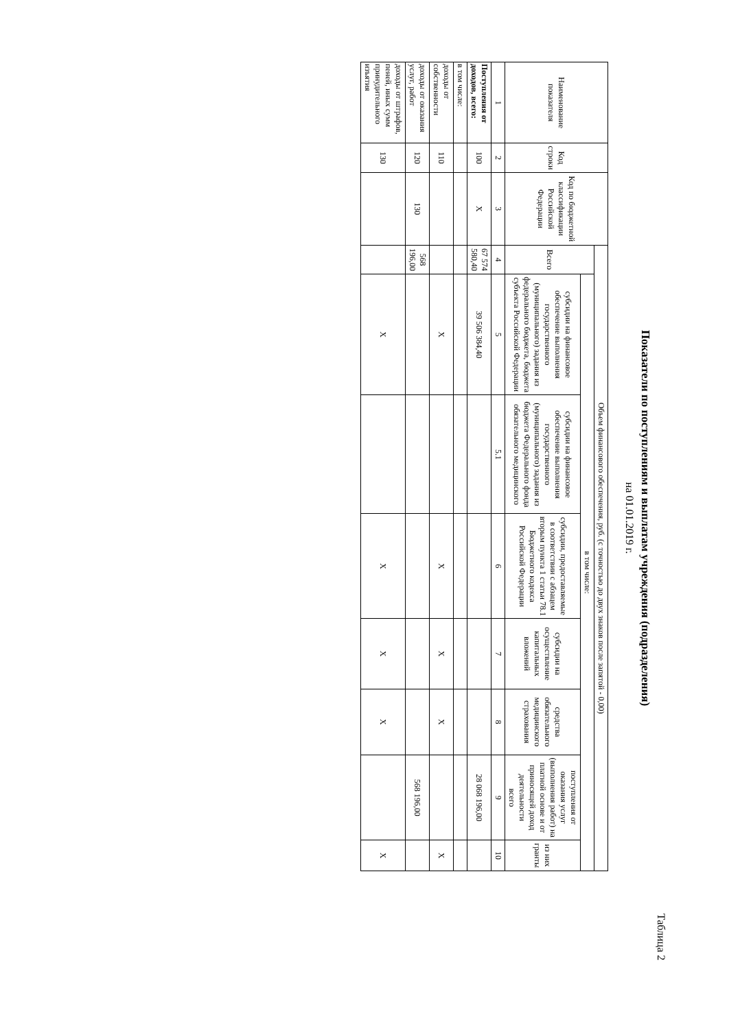Таблица 2
Показатели по поступлениям и выплатам учреждения (подразделения)
на 01.01.2019 г.
| Наименование показателя | Код строки | Код по бюджетной классификации Российской Федерации | Объем финансового обеспечения, руб. (с точностью до двух знаков после запятой - 0,00) | | | | | | | |
| --- | --- | --- | --- | --- | --- | --- | --- | --- | --- | --- |
| | | | Всего | в том числе: | | | | | | |
| | | | | субсидии на финансовое обеспечение выполнения государственного (муниципального) задания из федерального бюджета, бюджета субъекта Российской Федерации | субсидии на финансовое обеспечение выполнения государственного (муниципального) задания из бюджета Федерального фонда обязательного медицинского | субсидии, предоставляемые в соответствии с абзацем вторым пункта 1 статьи 78.1 Бюджетного кодекса Российской Федерации | субсидии на осуществление капитальных вложений | средства обязательного медицинского страхования | поступления от оказания услуг (выполнения работ) на платной основе и от приносящей доход деятельности всего | из них гранты |
| 1 | 2 | 3 | 4 | 5 | 5.1 | 6 | 7 | 8 | 9 | 10 |
| Поступления от доходов, всего: | 100 | X | 67 574 580,40 | 39 506 384,40 | | | | | 28 068 196,00 | |
| в том числе: | | | | | | | | | | |
| доходы от собственности | 110 | | | X | | X | X | X | | X |
| доходы от оказания услуг, работ | 120 | 130 | 568 196,00 | | | | | | 568 196,00 | |
| доходы от штрафов, пеней, иных сумм принудительного изъятия | 130 | | | X | | X | X | X | | X |